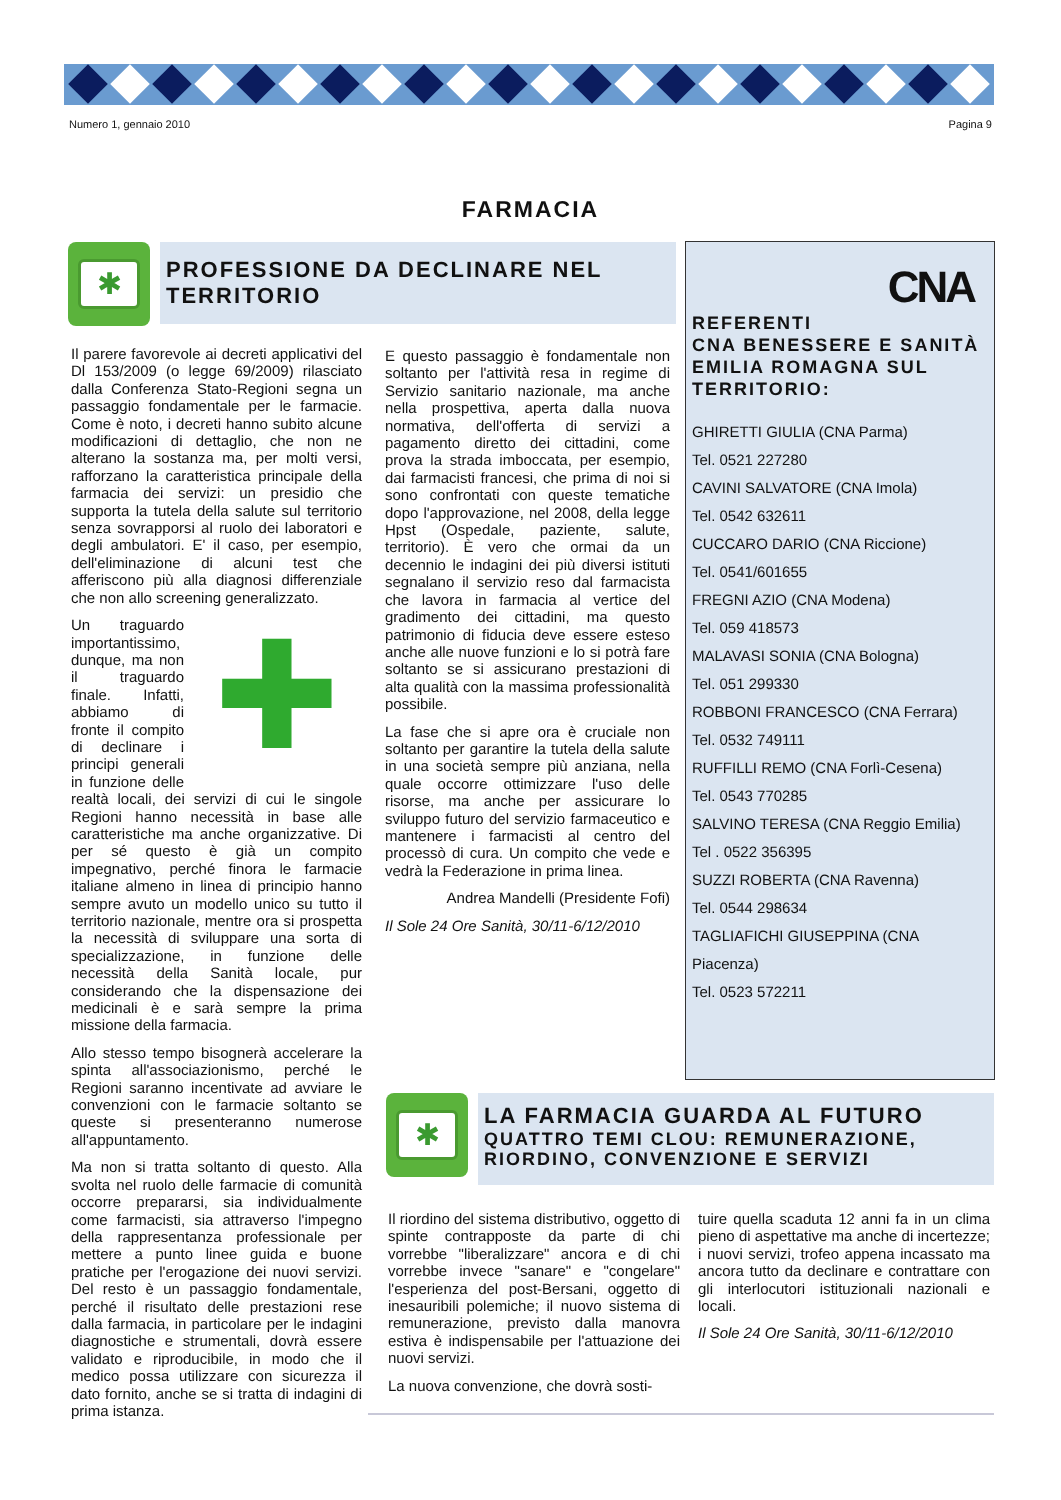Numero 1, gennaio 2010 Pagina 9
FARMACIA
✱
PROFESSIONE DA DECLINARE NEL TERRITORIO
Il parere favorevole ai decreti applicativi del Dl 153/2009 (o legge 69/2009) rilasciato dalla Conferenza Stato-Regioni segna un passaggio fondamentale per le farmacie. Come è noto, i decreti hanno subito alcune modificazioni di dettaglio, che non ne alterano la sostanza ma, per molti versi, rafforzano la caratteristica principale della farmacia dei servizi: un presidio che supporta la tutela della salute sul territorio senza sovrapporsi al ruolo dei laboratori e degli ambulatori. E' il caso, per esempio, dell'eliminazione di alcuni test che afferiscono più alla diagnosi differenziale che non allo screening generalizzato.
✚ Un traguardo importantissimo, dunque, ma non il traguardo finale. Infatti, abbiamo di fronte il compito di declinare i principi generali in funzione delle realtà locali, dei servizi di cui le singole Regioni hanno necessità in base alle caratteristiche ma anche organizzative. Di per sé questo è già un compito impegnativo, perché finora le farmacie italiane almeno in linea di principio hanno sempre avuto un modello unico su tutto il territorio nazionale, mentre ora si prospetta la necessità di sviluppare una sorta di specializzazione, in funzione delle necessità della Sanità locale, pur considerando che la dispensazione dei medicinali è e sarà sempre la prima missione della farmacia.
Allo stesso tempo bisognerà accelerare la spinta all'associazionismo, perché le Regioni saranno incentivate ad avviare le convenzioni con le farmacie soltanto se queste si presenteranno numerose all'appuntamento.
Ma non si tratta soltanto di questo. Alla svolta nel ruolo delle farmacie di comunità occorre prepararsi, sia individualmente come farmacisti, sia attraverso l'impegno della rappresentanza professionale per mettere a punto linee guida e buone pratiche per l'erogazione dei nuovi servizi. Del resto è un passaggio fondamentale, perché il risultato delle prestazioni rese dalla farmacia, in particolare per le indagini diagnostiche e strumentali, dovrà essere validato e riproducibile, in modo che il medico possa utilizzare con sicurezza il dato fornito, anche se si tratta di indagini di prima istanza.
E questo passaggio è fondamentale non soltanto per l'attività resa in regime di Servizio sanitario nazionale, ma anche nella prospettiva, aperta dalla nuova normativa, dell'offerta di servizi a pagamento diretto dei cittadini, come prova la strada imboccata, per esempio, dai farmacisti francesi, che prima di noi si sono confrontati con queste tematiche dopo l'approvazione, nel 2008, della legge Hpst (Ospedale, paziente, salute, territorio). È vero che ormai da un decennio le indagini dei più diversi istituti segnalano il servizio reso dal farmacista che lavora in farmacia al vertice del gradimento dei cittadini, ma questo patrimonio di fiducia deve essere esteso anche alle nuove funzioni e lo si potrà fare soltanto se si assicurano prestazioni di alta qualità con la massima professionalità possibile.
La fase che si apre ora è cruciale non soltanto per garantire la tutela della salute in una società sempre più anziana, nella quale occorre ottimizzare l'uso delle risorse, ma anche per assicurare lo sviluppo futuro del servizio farmaceutico e mantenere i farmacisti al centro del processò di cura. Un compito che vede e vedrà la Federazione in prima linea.
Andrea Mandelli (Presidente Fofi)
Il Sole 24 Ore Sanità, 30/11-6/12/2010
CNA
REFERENTI
CNA BENESSERE E SANITÀ EMILIA ROMAGNA SUL TERRITORIO:
GHIRETTI GIULIA (CNA Parma)
Tel. 0521 227280
CAVINI SALVATORE (CNA Imola)
Tel. 0542 632611
CUCCARO DARIO (CNA Riccione)
Tel. 0541/601655
FREGNI AZIO (CNA Modena)
Tel. 059 418573
MALAVASI SONIA (CNA Bologna)
Tel. 051 299330
ROBBONI FRANCESCO (CNA Ferrara)
Tel. 0532 749111
RUFFILLI REMO (CNA Forlì-Cesena)
Tel. 0543 770285
SALVINO TERESA (CNA Reggio Emilia)
Tel . 0522 356395
SUZZI ROBERTA (CNA Ravenna)
Tel. 0544 298634
TAGLIAFICHI GIUSEPPINA (CNA Piacenza)
Tel. 0523 572211
✱
LA FARMACIA GUARDA AL FUTURO
QUATTRO TEMI CLOU: REMUNERAZIONE, RIORDINO, CONVENZIONE E SERVIZI
Il riordino del sistema distributivo, oggetto di spinte contrapposte da parte di chi vorrebbe "liberalizzare" ancora e di chi vorrebbe invece "sanare" e "congelare" l'esperienza del post-Bersani, oggetto di inesauribili polemiche; il nuovo sistema di remunerazione, previsto dalla manovra estiva è indispensabile per l'attuazione dei nuovi servizi.
La nuova convenzione, che dovrà sosti-
tuire quella scaduta 12 anni fa in un clima pieno di aspettative ma anche di incertezze; i nuovi servizi, trofeo appena incassato ma ancora tutto da declinare e contrattare con gli interlocutori istituzionali nazionali e locali.
Il Sole 24 Ore Sanità, 30/11-6/12/2010